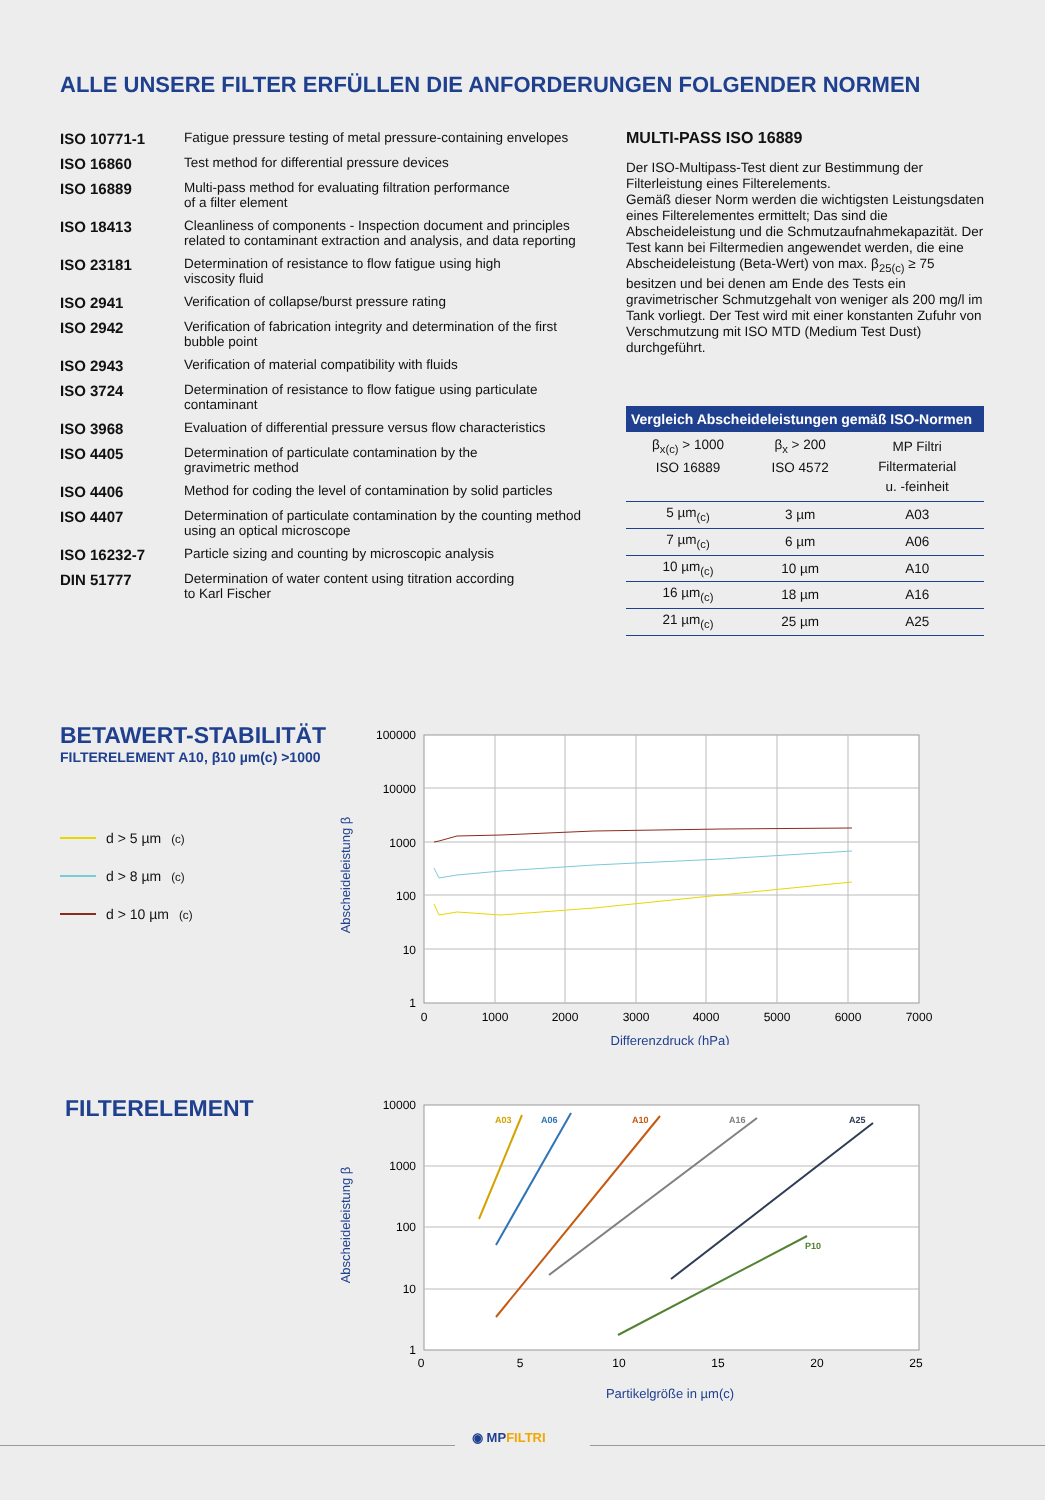ALLE UNSERE FILTER ERFÜLLEN DIE ANFORDERUNGEN FOLGENDER NORMEN
ISO 10771-1 Fatigue pressure testing of metal pressure-containing envelopes
ISO 16860 Test method for differential pressure devices
ISO 16889 Multi-pass method for evaluating filtration performance
of a filter element
ISO 18413 Cleanliness of components - Inspection document and principles related to contaminant extraction and analysis, and data reporting
ISO 23181 Determination of resistance to flow fatigue using high
viscosity fluid
ISO 2941 Verification of collapse/burst pressure rating
ISO 2942 Verification of fabrication integrity and determination of the first bubble point
ISO 2943 Verification of material compatibility with fluids
ISO 3724 Determination of resistance to flow fatigue using particulate contaminant
ISO 3968 Evaluation of differential pressure versus flow characteristics
ISO 4405 Determination of particulate contamination by the
gravimetric method
ISO 4406 Method for coding the level of contamination by solid particles
ISO 4407 Determination of particulate contamination by the counting method using an optical microscope
ISO 16232-7 Particle sizing and counting by microscopic analysis
DIN 51777 Determination of water content using titration according
to Karl Fischer
MULTI-PASS ISO 16889
Der ISO-Multipass-Test dient zur Bestimmung der Filterleistung eines Filterelements.
Gemäß dieser Norm werden die wichtigsten Leistungsdaten eines Filterelementes ermittelt; Das sind die Abscheideleistung und die Schmutzaufnahmekapazität. Der Test kann bei Filtermedien angewendet werden, die eine Abscheideleistung (Beta-Wert) von max. β<sub>25(c)</sub> ≥ 75 besitzen und bei denen am Ende des Tests ein gravimetrischer Schmutzgehalt von weniger als 200 mg/l im Tank vorliegt. Der Test wird mit einer konstanten Zufuhr von Verschmutzung mit ISO MTD (Medium Test Dust) durchgeführt.
| Vergleich Abscheideleistungen gemäß ISO-Normen | | |
| --- | --- | --- |
| β<sub>x(c)</sub> > 1000 ISO 16889 | β<sub>x</sub> > 200 ISO 4572 | MP Filtri Filtermaterial u. -feinheit |
| 5 µm<sub>(c)</sub> | 3 µm | A03 |
| 7 µm<sub>(c)</sub> | 6 µm | A06 |
| 10 µm<sub>(c)</sub> | 10 µm | A10 |
| 16 µm<sub>(c)</sub> | 18 µm | A16 |
| 21 µm<sub>(c)</sub> | 25 µm | A25 |
BETAWERT-STABILITÄT
FILTERELEMENT A10, β10 µm(c) >1000
d > 5 µm<sub>(c)</sub>
d > 8 µm<sub>(c)</sub>
d > 10 µm<sub>(c)</sub>
100000
10000
1000
100
10
1
0
1000
2000
3000
4000
5000
6000
7000
Differenzdruck (hPa)
Abscheideleistung β
FILTERELEMENT
A03
A06
A10
A16
A25
P10
10000
1000
100
10
1
0
5
10
15
20
25
Partikelgröße in µm(c)
Abscheideleistung β
◉ MPFILTRI